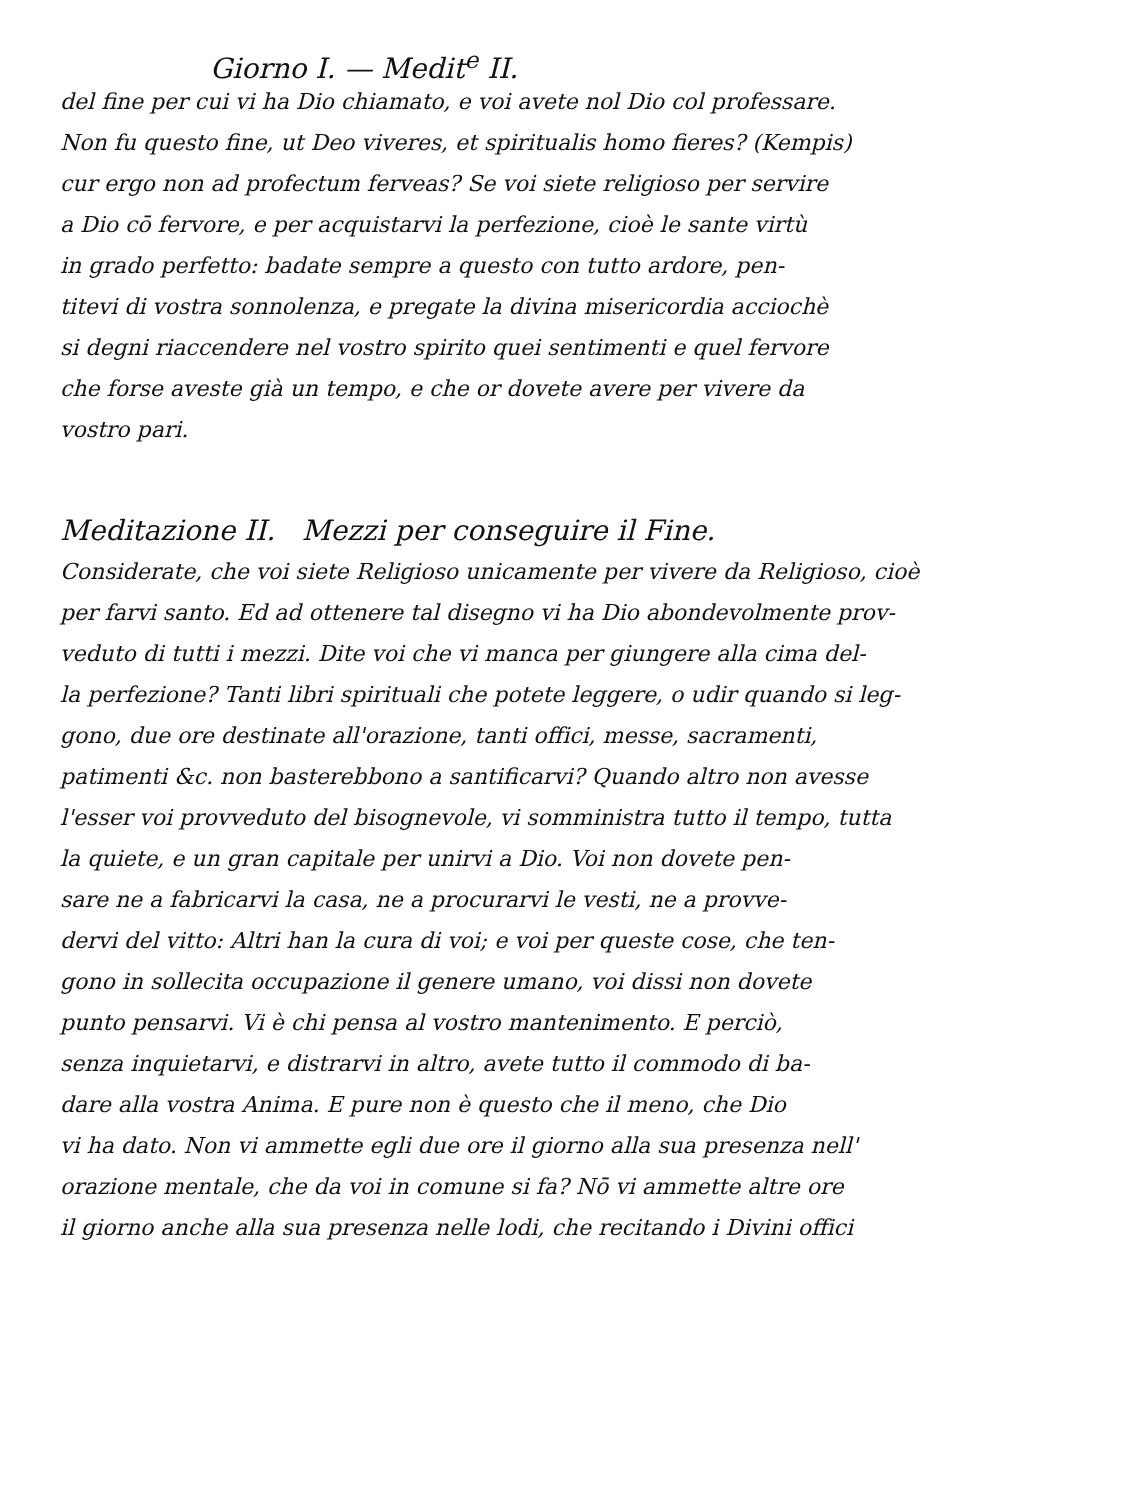Giorno I. — Medit<sup>e</sup> II.
del fine per cui vi ha Dio chiamato, e voi avete nol Dio col professare.
Non fu questo fine, ut Deo viveres, et spiritualis homo fieres? (Kempis)
cur ergo non ad profectum ferveas? Se voi siete religioso per servire
a Dio cō fervore, e per acquistarvi la perfezione, cioè le sante virtù
in grado perfetto: badate sempre a questo con tutto ardore, pen-
titevi di vostra sonnolenza, e pregate la divina misericordia acciochè
si degni riaccendere nel vostro spirito quei sentimenti e quel fervore
che forse aveste già un tempo, e che or dovete avere per vivere da
vostro pari.
Meditazione II. Mezzi per conseguire il Fine.
Considerate, che voi siete Religioso unicamente per vivere da Religioso, cioè
per farvi santo. Ed ad ottenere tal disegno vi ha Dio abondevolmente prov-
veduto di tutti i mezzi. Dite voi che vi manca per giungere alla cima del-
la perfezione? Tanti libri spirituali che potete leggere, o udir quando si leg-
gono, due ore destinate all'orazione, tanti offici, messe, sacramenti,
patimenti &c. non basterebbono a santificarvi? Quando altro non avesse
l'esser voi provveduto del bisognevole, vi somministra tutto il tempo, tutta
la quiete, e un gran capitale per unirvi a Dio. Voi non dovete pen-
sare ne a fabricarvi la casa, ne a procurarvi le vesti, ne a provve-
dervi del vitto: Altri han la cura di voi; e voi per queste cose, che ten-
gono in sollecita occupazione il genere umano, voi dissi non dovete
punto pensarvi. Vi è chi pensa al vostro mantenimento. E perciò,
senza inquietarvi, e distrarvi in altro, avete tutto il commodo di ba-
dare alla vostra Anima. E pure non è questo che il meno, che Dio
vi ha dato. Non vi ammette egli due ore il giorno alla sua presenza nell'
orazione mentale, che da voi in comune si fa? Nō vi ammette altre ore
il giorno anche alla sua presenza nelle lodi, che recitando i Divini offici